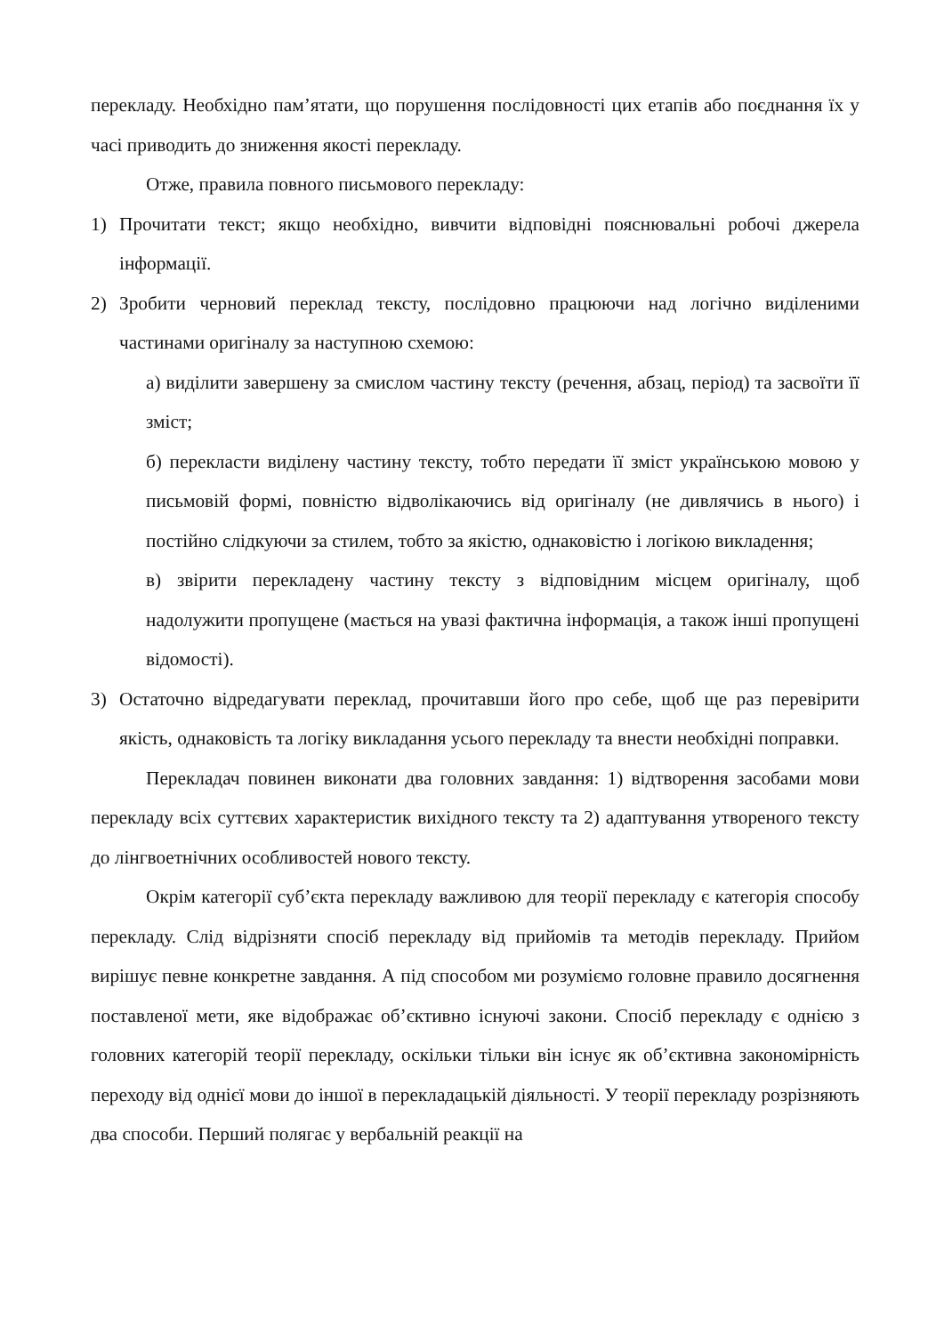перекладу. Необхідно пам’ятати, що порушення послідовності цих етапів або поєднання їх у часі приводить до зниження якості перекладу.
Отже, правила повного письмового перекладу:
1) Прочитати текст; якщо необхідно, вивчити відповідні пояснювальні робочі джерела інформації.
2) Зробити черновий переклад тексту, послідовно працюючи над логічно виділеними частинами оригіналу за наступною схемою:
а) виділити завершену за смислом частину тексту (речення, абзац, період) та засвоїти її зміст;
б) перекласти виділену частину тексту, тобто передати її зміст українською мовою у письмовій формі, повністю відволікаючись від оригіналу (не дивлячись в нього) і постійно слідкуючи за стилем, тобто за якістю, однаковістю і логікою викладення;
в) звірити перекладену частину тексту з відповідним місцем оригіналу, щоб надолужити пропущене (мається на увазі фактична інформація, а також інші пропущені відомості).
3) Остаточно відредагувати переклад, прочитавши його про себе, щоб ще раз перевірити якість, однаковість та логіку викладання усього перекладу та внести необхідні поправки.
Перекладач повинен виконати два головних завдання: 1) відтворення засобами мови перекладу всіх суттєвих характеристик вихідного тексту та 2) адаптування утвореного тексту до лінгвоетнічних особливостей нового тексту.
Окрім категорії суб’єкта перекладу важливою для теорії перекладу є категорія способу перекладу. Слід відрізняти спосіб перекладу від прийомів та методів перекладу. Прийом вирішує певне конкретне завдання. А під способом ми розуміємо головне правило досягнення поставленої мети, яке відображає об’єктивно існуючі закони. Спосіб перекладу є однією з головних категорій теорії перекладу, оскільки тільки він існує як об’єктивна закономірність переходу від однієї мови до іншої в перекладацькій діяльності. У теорії перекладу розрізняють два способи. Перший полягає у вербальній реакції на